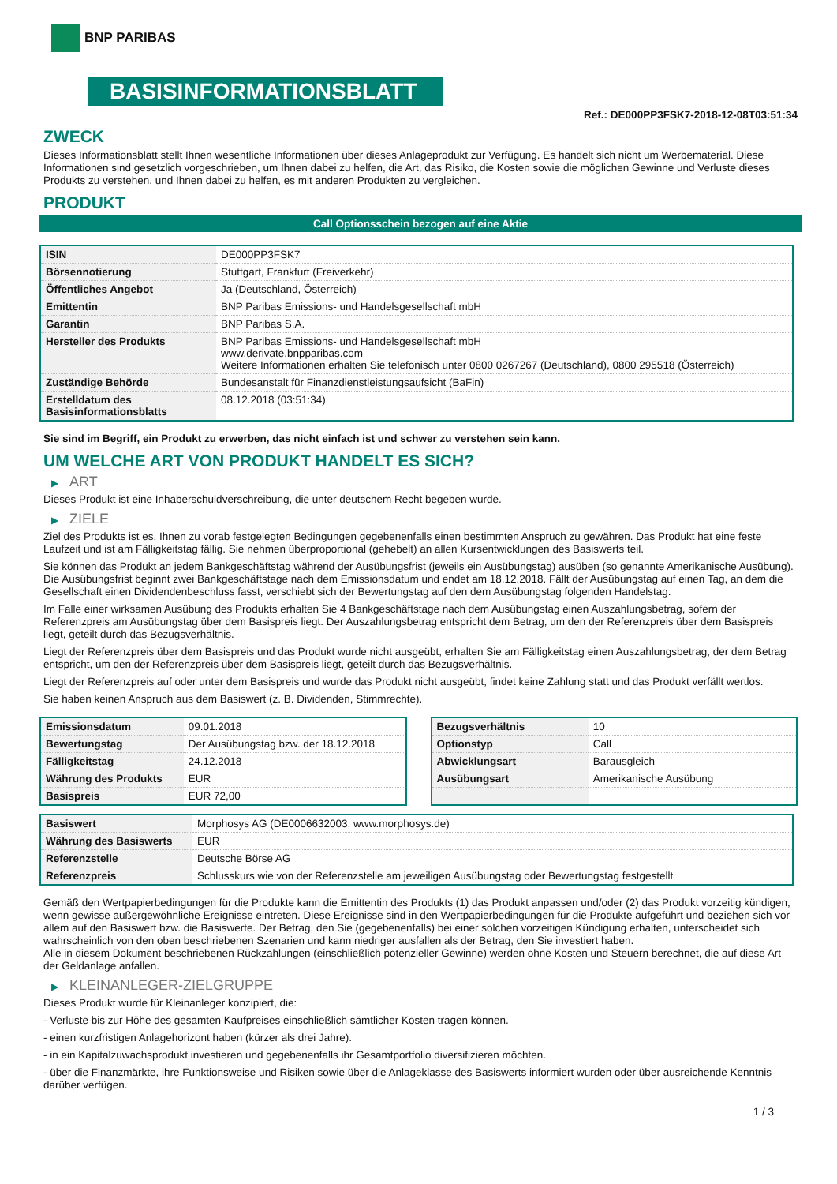BNP PARIBAS
BASISINFORMATIONSBLATT
Ref.: DE000PP3FSK7-2018-12-08T03:51:34
ZWECK
Dieses Informationsblatt stellt Ihnen wesentliche Informationen über dieses Anlageprodukt zur Verfügung. Es handelt sich nicht um Werbematerial. Diese Informationen sind gesetzlich vorgeschrieben, um Ihnen dabei zu helfen, die Art, das Risiko, die Kosten sowie die möglichen Gewinne und Verluste dieses Produkts zu verstehen, und Ihnen dabei zu helfen, es mit anderen Produkten zu vergleichen.
PRODUKT
Call Optionsschein bezogen auf eine Aktie
| ISIN | DE000PP3FSK7 |
| Börsennotierung | Stuttgart, Frankfurt (Freiverkehr) |
| Öffentliches Angebot | Ja (Deutschland, Österreich) |
| Emittentin | BNP Paribas Emissions- und Handelsgesellschaft mbH |
| Garantin | BNP Paribas S.A. |
| Hersteller des Produkts | BNP Paribas Emissions- und Handelsgesellschaft mbH www.derivate.bnpparibas.com Weitere Informationen erhalten Sie telefonisch unter 0800 0267267 (Deutschland), 0800 295518 (Österreich) |
| Zuständige Behörde | Bundesanstalt für Finanzdienstleistungsaufsicht (BaFin) |
| Erstelldatum des Basisinformationsblatts | 08.12.2018 (03:51:34) |
Sie sind im Begriff, ein Produkt zu erwerben, das nicht einfach ist und schwer zu verstehen sein kann.
UM WELCHE ART VON PRODUKT HANDELT ES SICH?
▶ ART
Dieses Produkt ist eine Inhaberschuldverschreibung, die unter deutschem Recht begeben wurde.
▶ ZIELE
Ziel des Produkts ist es, Ihnen zu vorab festgelegten Bedingungen gegebenenfalls einen bestimmten Anspruch zu gewähren. Das Produkt hat eine feste Laufzeit und ist am Fälligkeitstag fällig. Sie nehmen überproportional (gehebelt) an allen Kursentwicklungen des Basiswerts teil.
Sie können das Produkt an jedem Bankgeschäftstag während der Ausübungsfrist (jeweils ein Ausübungstag) ausüben (so genannte Amerikanische Ausübung). Die Ausübungsfrist beginnt zwei Bankgeschäftstage nach dem Emissionsdatum und endet am 18.12.2018. Fällt der Ausübungstag auf einen Tag, an dem die Gesellschaft einen Dividendenbeschluss fasst, verschiebt sich der Bewertungstag auf den dem Ausübungstag folgenden Handelstag.
Im Falle einer wirksamen Ausübung des Produkts erhalten Sie 4 Bankgeschäftstage nach dem Ausübungstag einen Auszahlungsbetrag, sofern der Referenzpreis am Ausübungstag über dem Basispreis liegt. Der Auszahlungsbetrag entspricht dem Betrag, um den der Referenzpreis über dem Basispreis liegt, geteilt durch das Bezugsverhältnis.
Liegt der Referenzpreis über dem Basispreis und das Produkt wurde nicht ausgeübt, erhalten Sie am Fälligkeitstag einen Auszahlungsbetrag, der dem Betrag entspricht, um den der Referenzpreis über dem Basispreis liegt, geteilt durch das Bezugsverhältnis.
Liegt der Referenzpreis auf oder unter dem Basispreis und wurde das Produkt nicht ausgeübt, findet keine Zahlung statt und das Produkt verfällt wertlos.
Sie haben keinen Anspruch aus dem Basiswert (z. B. Dividenden, Stimmrechte).
| Emissionsdatum | 09.01.2018 |
| Bewertungstag | Der Ausübungstag bzw. der 18.12.2018 |
| Fälligkeitstag | 24.12.2018 |
| Währung des Produkts | EUR |
| Basispreis | EUR 72,00 |
| Bezugsverhältnis | 10 |
| Optionstyp | Call |
| Abwicklungsart | Barausgleich |
| Ausübungsart | Amerikanische Ausübung |
| Basiswert | Morphosys AG (DE0006632003, www.morphosys.de) |
| Währung des Basiswerts | EUR |
| Referenzstelle | Deutsche Börse AG |
| Referenzpreis | Schlusskurs wie von der Referenzstelle am jeweiligen Ausübungstag oder Bewertungstag festgestellt |
Gemäß den Wertpapierbedingungen für die Produkte kann die Emittentin des Produkts (1) das Produkt anpassen und/oder (2) das Produkt vorzeitig kündigen, wenn gewisse außergewöhnliche Ereignisse eintreten. Diese Ereignisse sind in den Wertpapierbedingungen für die Produkte aufgeführt und beziehen sich vor allem auf den Basiswert bzw. die Basiswerte. Der Betrag, den Sie (gegebenenfalls) bei einer solchen vorzeitigen Kündigung erhalten, unterscheidet sich wahrscheinlich von den oben beschriebenen Szenarien und kann niedriger ausfallen als der Betrag, den Sie investiert haben.
Alle in diesem Dokument beschriebenen Rückzahlungen (einschließlich potenzieller Gewinne) werden ohne Kosten und Steuern berechnet, die auf diese Art der Geldanlage anfallen.
▶ KLEINANLEGER-ZIELGRUPPE
Dieses Produkt wurde für Kleinanleger konzipiert, die:
- Verluste bis zur Höhe des gesamten Kaufpreises einschließlich sämtlicher Kosten tragen können.
- einen kurzfristigen Anlagehorizont haben (kürzer als drei Jahre).
- in ein Kapitalzuwachsprodukt investieren und gegebenenfalls ihr Gesamtportfolio diversifizieren möchten.
- über die Finanzmärkte, ihre Funktionsweise und Risiken sowie über die Anlageklasse des Basiswerts informiert wurden oder über ausreichende Kenntnis darüber verfügen.
1 / 3